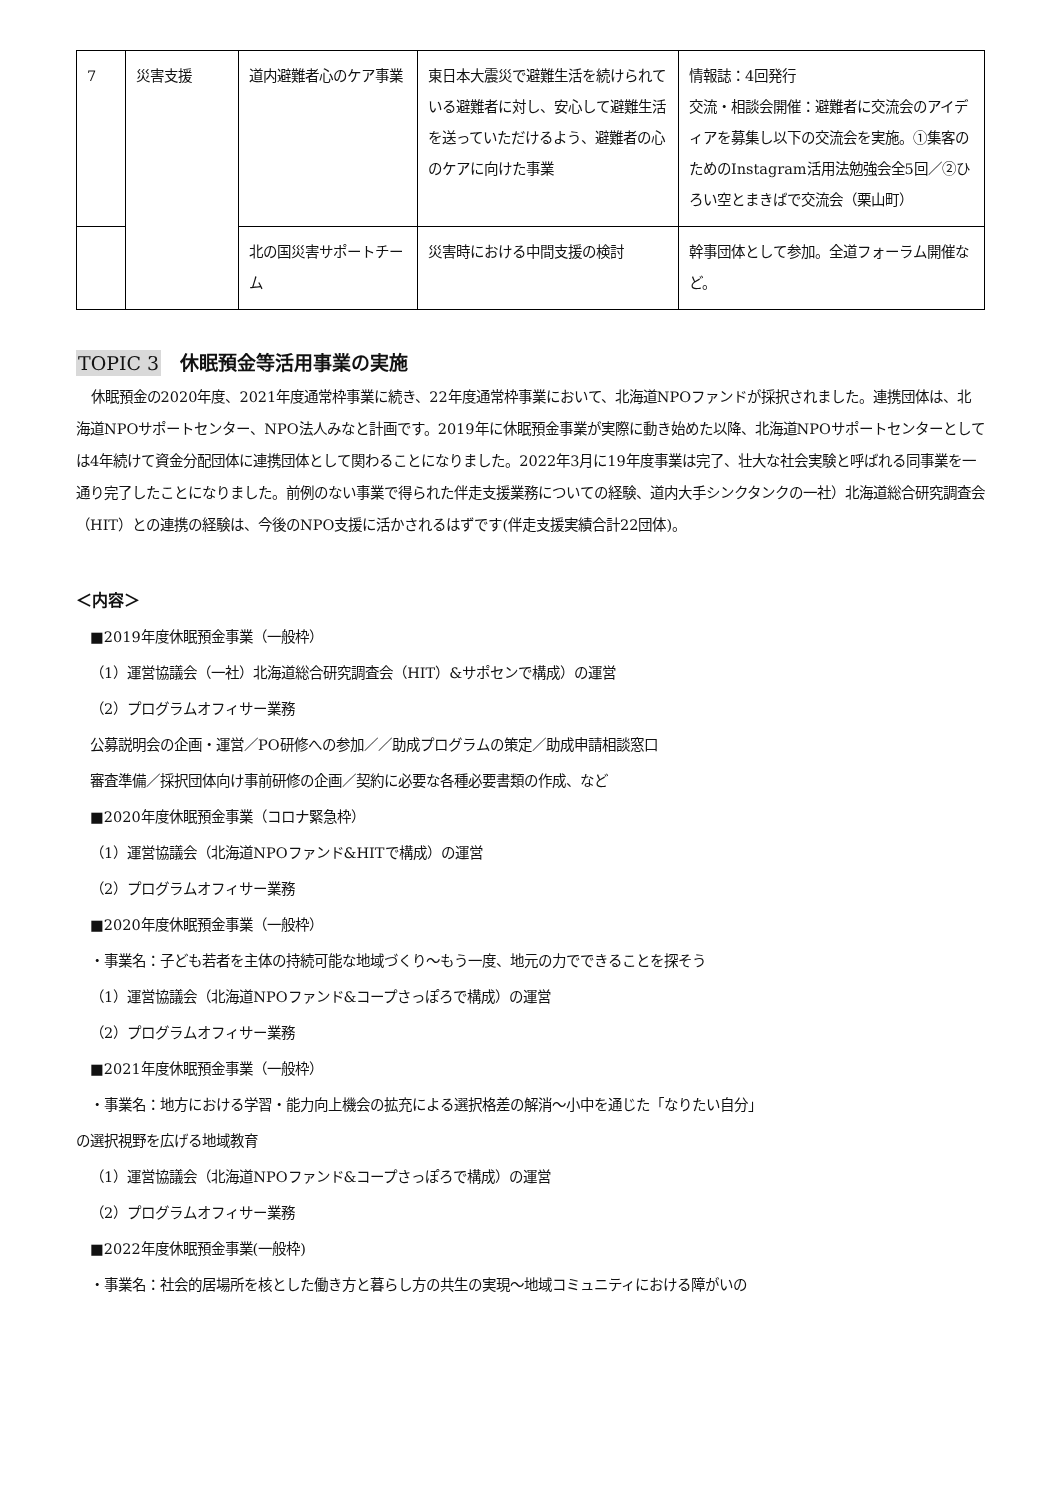| 7 | 災害支援 | 道内避難者心のケア事業 | 東日本大震災で避難生活を続けられている避難者に対し、安心して避難生活を送っていただけるよう、避難者の心のケアに向けた事業 | 情報誌：4回発行 交流・相談会開催：避難者に交流会のアイディアを募集し以下の交流会を実施。①集客のためのInstagram活用法勉強会全5回／②ひろい空とまきばで交流会（栗山町） |
| | | 北の国災害サポートチーム | 災害時における中間支援の検討 | 幹事団体として参加。全道フォーラム開催など。 |
TOPIC 3　休眠預金等活用事業の実施
休眠預金の2020年度、2021年度通常枠事業に続き、22年度通常枠事業において、北海道NPOファンドが採択されました。連携団体は、北海道NPOサポートセンター、NPO法人みなと計画です。2019年に休眠預金事業が実際に動き始めた以降、北海道NPOサポートセンターとしては4年続けて資金分配団体に連携団体として関わることになりました。2022年3月に19年度事業は完了、壮大な社会実験と呼ばれる同事業を一通り完了したことになりました。前例のない事業で得られた伴走支援業務についての経験、道内大手シンクタンクの一社）北海道総合研究調査会（HIT）との連携の経験は、今後のNPO支援に活かされるはずです(伴走支援実績合計22団体)。
＜内容＞
■2019年度休眠預金事業（一般枠）
（1）運営協議会（一社）北海道総合研究調査会（HIT）&サポセンで構成）の運営
（2）プログラムオフィサー業務
公募説明会の企画・運営／PO研修への参加／／助成プログラムの策定／助成申請相談窓口
審査準備／採択団体向け事前研修の企画／契約に必要な各種必要書類の作成、など
■2020年度休眠預金事業（コロナ緊急枠）
（1）運営協議会（北海道NPOファンド&HITで構成）の運営
（2）プログラムオフィサー業務
■2020年度休眠預金事業（一般枠）
・事業名：子ども若者を主体の持続可能な地域づくり～もう一度、地元の力でできることを探そう
（1）運営協議会（北海道NPOファンド&コープさっぽろで構成）の運営
（2）プログラムオフィサー業務
■2021年度休眠預金事業（一般枠）
・事業名：地方における学習・能力向上機会の拡充による選択格差の解消～小中を通じた「なりたい自分」
の選択視野を広げる地域教育
（1）運営協議会（北海道NPOファンド&コープさっぽろで構成）の運営
（2）プログラムオフィサー業務
■2022年度休眠預金事業(一般枠)
・事業名：社会的居場所を核とした働き方と暮らし方の共生の実現～地域コミュニティにおける障がいの